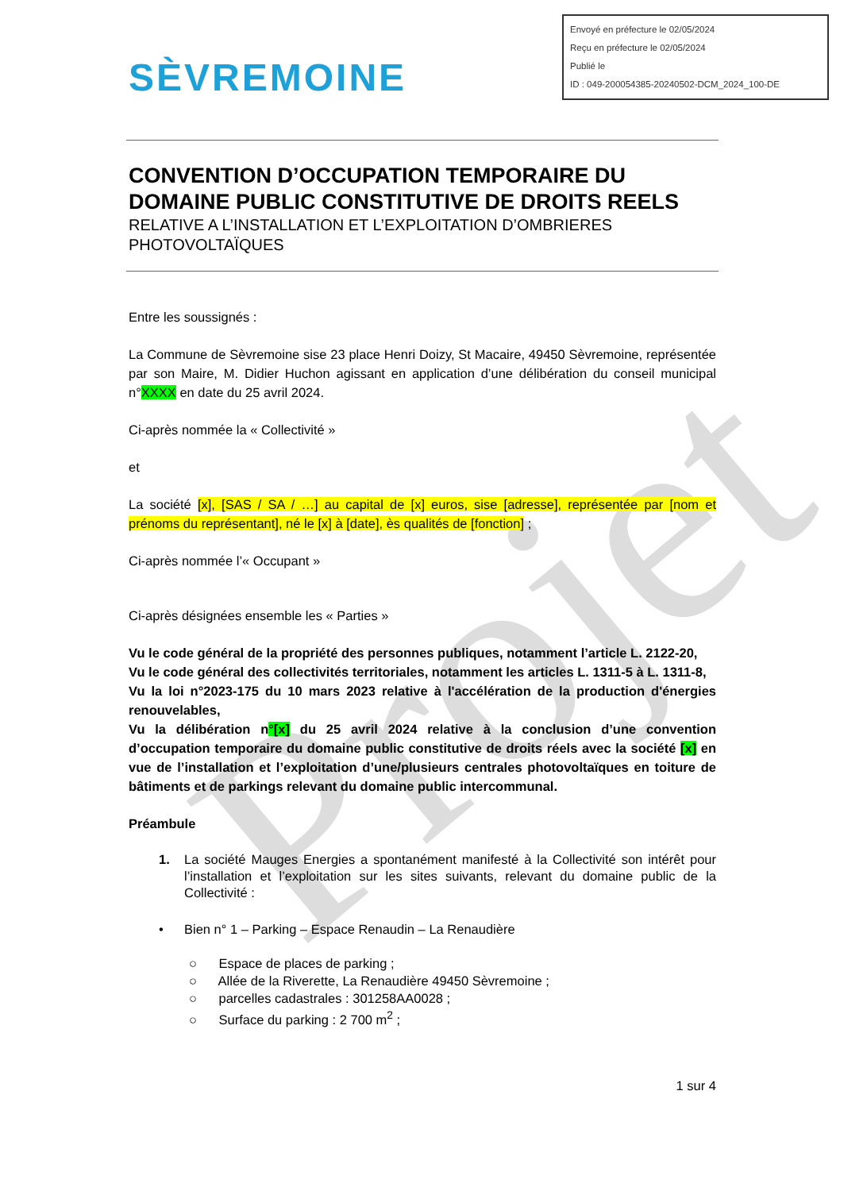Envoyé en préfecture le 02/05/2024
Reçu en préfecture le 02/05/2024
Publié le
ID : 049-200054385-20240502-DCM_2024_100-DE
SÈVREMOINE
Projet
CONVENTION D’OCCUPATION TEMPORAIRE DU DOMAINE PUBLIC CONSTITUTIVE DE DROITS REELS
RELATIVE A L’INSTALLATION ET L’EXPLOITATION D’OMBRIERES PHOTOVOLTAÏQUES
Entre les soussignés :
La Commune de Sèvremoine sise 23 place Henri Doizy, St Macaire, 49450 Sèvremoine, représentée par son Maire, M. Didier Huchon agissant en application d’une délibération du conseil municipal n°XXXX en date du 25 avril 2024.
Ci-après nommée la « Collectivité »
et
La société [x], [SAS / SA / …] au capital de [x] euros, sise [adresse], représentée par [nom et prénoms du représentant], né le [x] à [date], ès qualités de [fonction] ;
Ci-après nommée l’« Occupant »
Ci-après désignées ensemble les « Parties »
Vu le code général de la propriété des personnes publiques, notamment l’article L. 2122-20,
Vu le code général des collectivités territoriales, notamment les articles L. 1311-5 à L. 1311-8,
Vu la loi n°2023-175 du 10 mars 2023 relative à l'accélération de la production d'énergies renouvelables,
Vu la délibération n°[x] du 25 avril 2024 relative à la conclusion d’une convention d’occupation temporaire du domaine public constitutive de droits réels avec la société [x] en vue de l’installation et l’exploitation d’une/plusieurs centrales photovoltaïques en toiture de bâtiments et de parkings relevant du domaine public intercommunal.
Préambule
1. La société Mauges Energies a spontanément manifesté à la Collectivité son intérêt pour l’installation et l’exploitation sur les sites suivants, relevant du domaine public de la Collectivité :
• Bien n° 1 – Parking – Espace Renaudin – La Renaudière
○ Espace de places de parking ;
○ Allée de la Riverette, La Renaudière 49450 Sèvremoine ;
○ parcelles cadastrales : 301258AA0028 ;
○ Surface du parking : 2 700 m<sup>2</sup> ;
1 sur 4